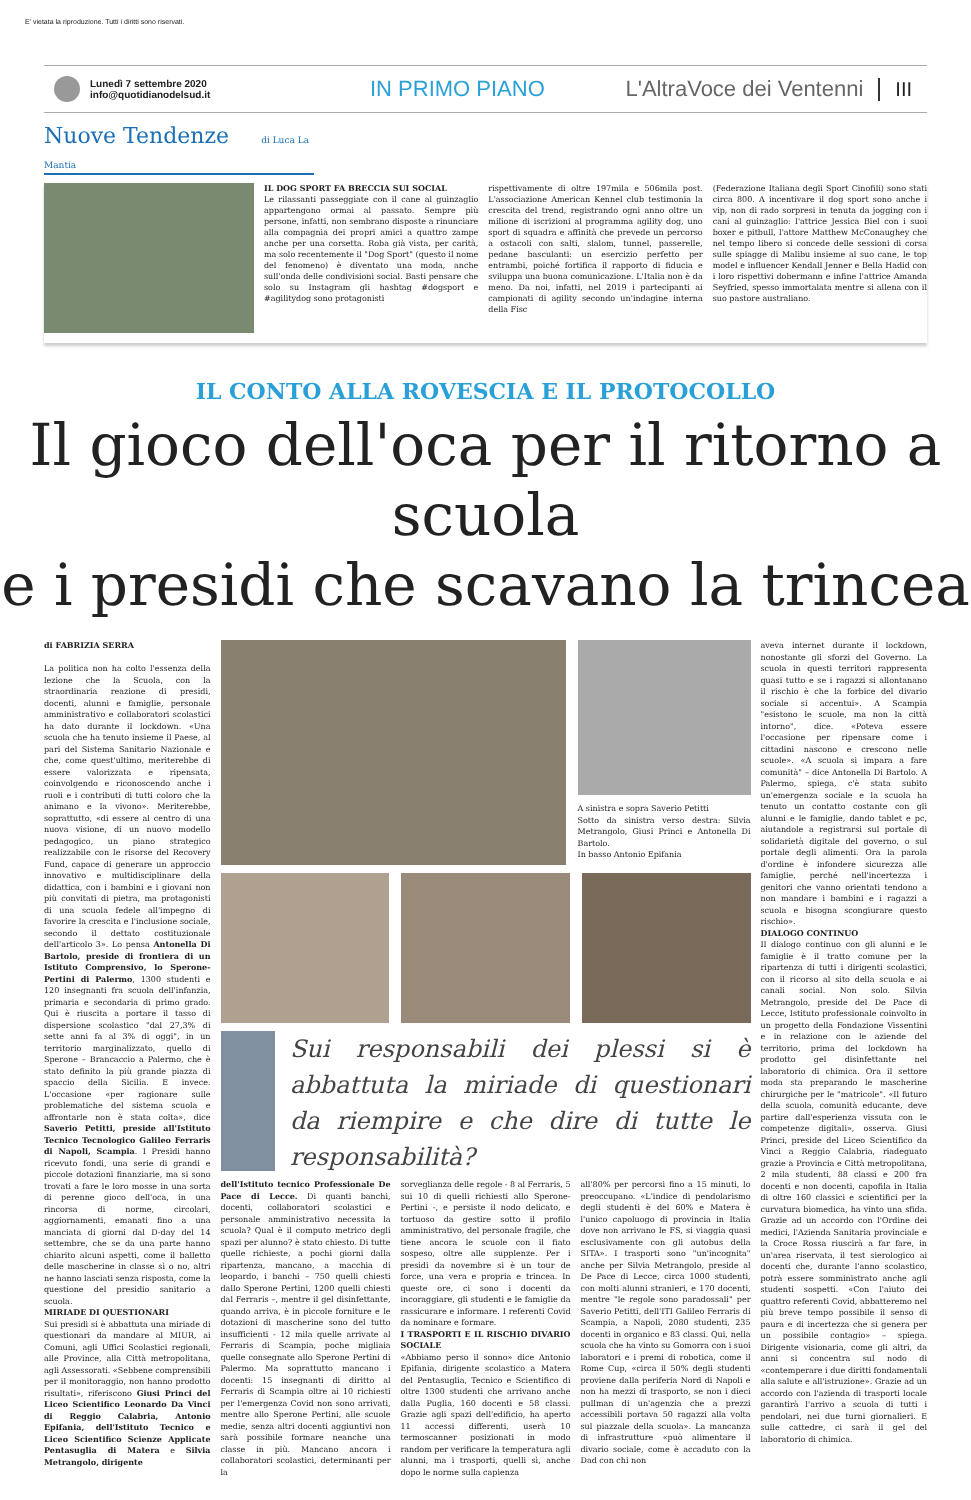E' vietata la riproduzione. Tutti i diritti sono riservati.
Lunedì 7 settembre 2020
info@quotidianodelsud.it
IN PRIMO PIANO L'AltraVoce dei Ventenni III
Nuove Tendenze di Luca La Mantia
IL DOG SPORT FA BRECCIA SUI SOCIAL
Le rilassanti passeggiate con il cane al guinzaglio appartengono ormai al passato. Sempre più persone, infatti, non sembrano disposte a rinunciare alla compagnia dei propri amici a quattro zampe anche per una corsetta. Roba già vista, per carità, ma solo recentemente il "Dog Sport" (questo il nome del fenomeno) è diventato una moda, anche sull'onda delle condivisioni social. Basti pensare che solo su Instagram gli hashtag #dogsport e #agilitydog sono protagonisti
rispettivamente di oltre 197mila e 506mila post. L'associazione American Kennel club testimonia la crescita del trend, registrando ogni anno oltre un milione di iscrizioni al programma agility dog, uno sport di squadra e affinità che prevede un percorso a ostacoli con salti, slalom, tunnel, passerelle, pedane basculanti: un esercizio perfetto per entrambi, poiché fortifica il rapporto di fiducia e sviluppa una buona comunicazione. L'Italia non è da meno. Da noi, infatti, nel 2019 i partecipanti ai campionati di agility secondo un'indagine interna della Fisc
(Federazione Italiana degli Sport Cinofili) sono stati circa 800. A incentivare il dog sport sono anche i vip, non di rado sorpresi in tenuta da jogging con i cani al guinzaglio: l'attrice Jessica Biel con i suoi boxer e pitbull, l'attore Matthew McConaughey che nel tempo libero si concede delle sessioni di corsa sulle spiagge di Malibu insieme al suo cane, le top model e influencer Kendall Jenner e Bella Hadid con i loro rispettivi dobermann e infine l'attrice Amanda Seyfried, spesso immortalata mentre si allena con il suo pastore australiano.
IL CONTO ALLA ROVESCIA E IL PROTOCOLLO
Il gioco dell'oca per il ritorno a scuola
e i presidi che scavano la trincea
di FABRIZIA SERRA
La politica non ha colto l'essenza della lezione che la Scuola, con la straordinaria reazione di presidi, docenti, alunni e famiglie, personale amministrativo e collaboratori scolastici ha dato durante il lockdown. «Una scuola che ha tenuto insieme il Paese, al pari del Sistema Sanitario Nazionale e che, come quest'ultimo, meriterebbe di essere valorizzata e ripensata, coinvolgendo e riconoscendo anche i ruoli e i contributi di tutti coloro che la animano e la vivono». Meriterebbe, soprattutto, «di essere al centro di una nuova visione, di un nuovo modello pedagogico, un piano strategico realizzabile con le risorse del Recovery Fund, capace di generare un approccio innovativo e multidisciplinare della didattica, con i bambini e i giovani non più convitati di pietra, ma protagonisti di una scuola fedele all'impegno di favorire la crescita e l'inclusione sociale, secondo il dettato costituzionale dell'articolo 3». Lo pensa Antonella Di Bartolo, preside di frontiera di un Istituto Comprensivo, lo Sperone-Pertini di Palermo, 1300 studenti e 120 insegnanti fra scuola dell'infanzia, primaria e secondaria di primo grado. Qui è riuscita a portare il tasso di dispersione scolastico "dal 27,3% di sette anni fa al 3% di oggi", in un territorio marginalizzato, quello di Sperone – Brancaccio a Palermo, che è stato definito la più grande piazza di spaccio della Sicilia. E invece. L'occasione «per ragionare sulle problematiche del sistema scuola e affrontarle non è stata colta», dice Saverio Petitti, preside all'Istituto Tecnico Tecnologico Galileo Ferraris di Napoli, Scampia. I Presidi hanno ricevuto fondi, una serie di grandi e piccole dotazioni finanziarie, ma si sono trovati a fare le loro mosse in una sorta di perenne gioco dell'oca, in una rincorsa di norme, circolari, aggiornamenti, emanati fino a una manciata di giorni dal D-day del 14 settembre, che se da una parte hanno chiarito alcuni aspetti, come il balletto delle mascherine in classe sì o no, altri ne hanno lasciati senza risposta, come la questione del presidio sanitario a scuola.
MIRIADE DI QUESTIONARI
Sui presidi si è abbattuta una miriade di questionari da mandare al MIUR, ai Comuni, agli Uffici Scolastici regionali, alle Province, alla Città metropolitana, agli Assessorati. «Sebbene comprensibili per il monitoraggio, non hanno prodotto risultati», riferiscono Giusi Princi del Liceo Scientifico Leonardo Da Vinci di Reggio Calabria, Antonio Epifania, dell'Istituto Tecnico e Liceo Scientifico Scienze Applicate Pentasuglia di Matera e Silvia Metrangolo, dirigente
A sinistra e sopra Saverio Petitti
Sotto da sinistra verso destra: Silvia Metrangolo, Giusi Princi e Antonella Di Bartolo.
In basso Antonio Epifania
Sui responsabili dei plessi si è abbattuta la miriade di questionari da riempire e che dire di tutte le responsabilità?
dell'Istituto tecnico Professionale De Pace di Lecce. Di quanti banchi, docenti, collaboratori scolastici e personale amministrativo necessita la scuola? Qual è il computo metrico degli spazi per alunno? è stato chiesto. Di tutte quelle richieste, a pochi giorni dalla ripartenza, mancano, a macchia di leopardo, i banchi – 750 quelli chiesti dallo Sperone Pertini, 1200 quelli chiesti dal Ferraris –, mentre il gel disinfettante, quando arriva, è in piccole forniture e le dotazioni di mascherine sono del tutto insufficienti - 12 mila quelle arrivate al Ferraris di Scampia, poche migliaia quelle consegnate allo Sperone Pertini di Palermo. Ma soprattutto mancano i docenti: 15 insegnanti di diritto al Ferraris di Scampia oltre ai 10 richiesti per l'emergenza Covid non sono arrivati, mentre allo Sperone Pertini, alle scuole medie, senza altri docenti aggiuntivi non sarà possibile formare neanche una classe in più. Mancano ancora i collaboratori scolastici, determinanti per la
sorveglianza delle regole - 8 al Ferraris, 5 sui 10 di quelli richiesti allo Sperone-Pertini -, e persiste il nodo delicato, e tortuoso da gestire sotto il profilo amministrativo, del personale fragile, che tiene ancora le scuole con il fiato sospeso, oltre alle supplenze. Per i presidi da novembre si è un tour de force, una vera e propria e trincea. In queste ore, ci sono i docenti da incoraggiare, gli studenti e le famiglie da rassicurare e informare. I referenti Covid da nominare e formare.
I TRASPORTI E IL RISCHIO DIVARIO SOCIALE
«Abbiamo perso il sonno» dice Antonio Epifania, dirigente scolastico a Matera del Pentasuglia, Tecnico e Scientifico di oltre 1300 studenti che arrivano anche dalla Puglia, 160 docenti e 58 classi. Grazie agli spazi dell'edificio, ha aperto 11 accessi differenti, userà 10 termoscanner posizionati in modo random per verificare la temperatura agli alunni, ma i trasporti, quelli sì, anche dopo le norme sulla capienza
all'80% per percorsi fino a 15 minuti, lo preoccupano. «L'indice di pendolarismo degli studenti è del 60% e Matera è l'unico capoluogo di provincia in Italia dove non arrivano le FS, si viaggia quasi esclusivamente con gli autobus della SITA». I trasporti sono "un'incognita" anche per Silvia Metrangolo, preside al De Pace di Lecce, circa 1000 studenti, con molti alunni stranieri, e 170 docenti, mentre "le regole sono paradossali" per Saverio Petitti, dell'ITI Galileo Ferraris di Scampia, a Napoli, 2080 studenti, 235 docenti in organico e 83 classi. Qui, nella scuola che ha vinto su Gomorra con i suoi laboratori e i premi di robotica, come il Rome Cup, «circa il 50% degli studenti proviene dalla periferia Nord di Napoli e non ha mezzi di trasporto, se non i dieci pullman di un'agenzia che a prezzi accessibili portava 50 ragazzi alla volta sul piazzale della scuola». La mancanza di infrastrutture «può alimentare il divario sociale, come è accaduto con la Dad con chi non
aveva internet durante il lockdown, nonostante gli sforzi del Governo. La scuola in questi territori rappresenta quasi tutto e se i ragazzi si allontanano il rischio è che la forbice del divario sociale si accentui». A Scampia "esistono le scuole, ma non la città intorno", dice. «Poteva essere l'occasione per ripensare come i cittadini nascono e crescono nelle scuole». «A scuola si impara a fare comunità" – dice Antonella Di Bartolo. A Palermo, spiega, c'è stata subito un'emergenza sociale e la scuola ha tenuto un contatto costante con gli alunni e le famiglie, dando tablet e pc, aiutandole a registrarsi sul portale di solidarietà digitale del governo, o sul portale degli alimenti. Ora la parola d'ordine è infondere sicurezza alle famiglie, perché nell'incertezza i genitori che vanno orientati tendono a non mandare i bambini e i ragazzi a scuola e bisogna scongiurare questo rischio».
DIALOGO CONTINUO
Il dialogo continuo con gli alunni e le famiglie è il tratto comune per la ripartenza di tutti i dirigenti scolastici, con il ricorso al sito della scuola e ai canali social. Non solo. Silvia Metrangolo, preside del De Pace di Lecce, Istituto professionale coinvolto in un progetto della Fondazione Vissentini e in relazione con le aziende del territorio, prima del lockdown ha prodotto gel disinfettante nel laboratorio di chimica. Ora il settore moda sta preparando le mascherine chirurgiche per le "matricole". «Il futuro della scuola, comunità educante, deve partire dall'esperienza vissuta con le competenze digitali», osserva. Giusi Princi, preside del Liceo Scientifico da Vinci a Reggio Calabria, riadeguato grazie a Provincia e Città metropolitana, 2 mila studenti, 88 classi e 200 fra docenti e non docenti, capofila in Italia di oltre 160 classici e scientifici per la curvatura biomedica, ha vinto una sfida. Grazie ad un accordo con l'Ordine dei medici, l'Azienda Sanitaria provinciale e la Croce Rossa riuscirà a far fare, in un'area riservata, il test sierologico ai docenti che, durante l'anno scolastico, potrà essere somministrato anche agli studenti sospetti. «Con l'aiuto dei quattro referenti Covid, abbatteremo nel più breve tempo possibile il senso di paura e di incertezza che si genera per un possibile contagio» – spiega. Dirigente visionaria, come gli altri, da anni si concentra sul nodo di «contemperare i due diritti fondamentali alla salute e all'istruzione». Grazie ad un accordo con l'azienda di trasporti locale garantirà l'arrivo a scuola di tutti i pendolari, nei due turni giornalieri. E sulle cattedre, ci sarà il gel del laboratorio di chimica.